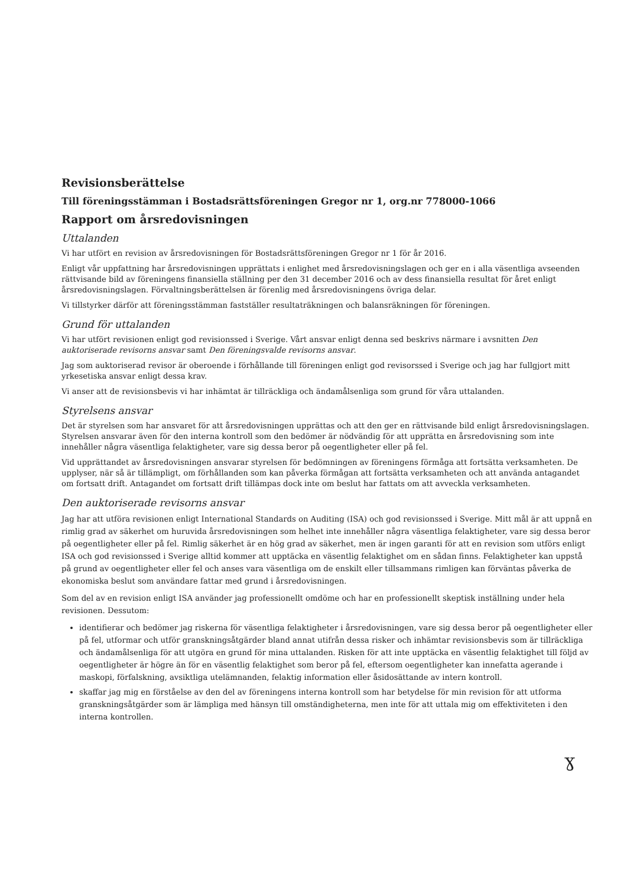Revisionsberättelse
Till föreningsstämman i Bostadsrättsföreningen Gregor nr 1, org.nr 778000-1066
Rapport om årsredovisningen
Uttalanden
Vi har utfört en revision av årsredovisningen för Bostadsrättsföreningen Gregor nr 1 för år 2016.
Enligt vår uppfattning har årsredovisningen upprättats i enlighet med årsredovisningslagen och ger en i alla väsentliga avseenden rättvisande bild av föreningens finansiella ställning per den 31 december 2016 och av dess finansiella resultat för året enligt årsredovisningslagen. Förvaltningsberättelsen är förenlig med årsredovisningens övriga delar.
Vi tillstyrker därför att föreningsstämman fastställer resultaträkningen och balansräkningen för föreningen.
Grund för uttalanden
Vi har utfört revisionen enligt god revisionssed i Sverige. Vårt ansvar enligt denna sed beskrivs närmare i avsnitten Den auktoriserade revisorns ansvar samt Den föreningsvalde revisorns ansvar.
Jag som auktoriserad revisor är oberoende i förhållande till föreningen enligt god revisorssed i Sverige och jag har fullgjort mitt yrkesetiska ansvar enligt dessa krav.
Vi anser att de revisionsbevis vi har inhämtat är tillräckliga och ändamålsenliga som grund för våra uttalanden.
Styrelsens ansvar
Det är styrelsen som har ansvaret för att årsredovisningen upprättas och att den ger en rättvisande bild enligt årsredovisningslagen. Styrelsen ansvarar även för den interna kontroll som den bedömer är nödvändig för att upprätta en årsredovisning som inte innehåller några väsentliga felaktigheter, vare sig dessa beror på oegentligheter eller på fel.
Vid upprättandet av årsredovisningen ansvarar styrelsen för bedömningen av föreningens förmåga att fortsätta verksamheten. De upplyser, när så är tillämpligt, om förhållanden som kan påverka förmågan att fortsätta verksamheten och att använda antagandet om fortsatt drift. Antagandet om fortsatt drift tillämpas dock inte om beslut har fattats om att avveckla verksamheten.
Den auktoriserade revisorns ansvar
Jag har att utföra revisionen enligt International Standards on Auditing (ISA) och god revisionssed i Sverige. Mitt mål är att uppnå en rimlig grad av säkerhet om huruvida årsredovisningen som helhet inte innehåller några väsentliga felaktigheter, vare sig dessa beror på oegentligheter eller på fel. Rimlig säkerhet är en hög grad av säkerhet, men är ingen garanti för att en revision som utförs enligt ISA och god revisionssed i Sverige alltid kommer att upptäcka en väsentlig felaktighet om en sådan finns. Felaktigheter kan uppstå på grund av oegentligheter eller fel och anses vara väsentliga om de enskilt eller tillsammans rimligen kan förväntas påverka de ekonomiska beslut som användare fattar med grund i årsredovisningen.
Som del av en revision enligt ISA använder jag professionellt omdöme och har en professionellt skeptisk inställning under hela revisionen. Dessutom:
identifierar och bedömer jag riskerna för väsentliga felaktigheter i årsredovisningen, vare sig dessa beror på oegentligheter eller på fel, utformar och utför granskningsåtgärder bland annat utifrån dessa risker och inhämtar revisionsbevis som är tillräckliga och ändamålsenliga för att utgöra en grund för mina uttalanden. Risken för att inte upptäcka en väsentlig felaktighet till följd av oegentligheter är högre än för en väsentlig felaktighet som beror på fel, eftersom oegentligheter kan innefatta agerande i maskopi, förfalskning, avsiktliga utelämnanden, felaktig information eller åsidosättande av intern kontroll.
skaffar jag mig en förståelse av den del av föreningens interna kontroll som har betydelse för min revision för att utforma granskningsåtgärder som är lämpliga med hänsyn till omständigheterna, men inte för att uttala mig om effektiviteten i den interna kontrollen.
ɣ